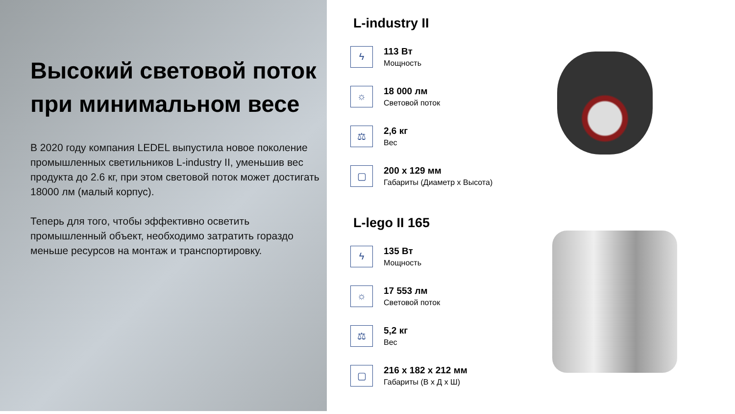Высокий световой поток при минимальном весе
В 2020 году компания LEDEL выпустила новое поколение промышленных светильников L-industry II, уменьшив вес продукта до 2.6 кг, при этом световой поток может достигать 18000 лм (малый корпус).
Теперь для того, чтобы эффективно осветить промышленный объект, необходимо затратить гораздо меньше ресурсов на монтаж и транспортировку.
L-industry II
ϟ
113 Вт
Мощность
☼
18 000 лм
Световой поток
⚖
2,6 кг
Вес
▢
200 х 129 мм
Габариты (Диаметр х Высота)
L-lego II 165
ϟ
135 Вт
Мощность
☼
17 553 лм
Световой поток
⚖
5,2 кг
Вес
▢
216 х 182 х 212 мм
Габариты (В х Д х Ш)